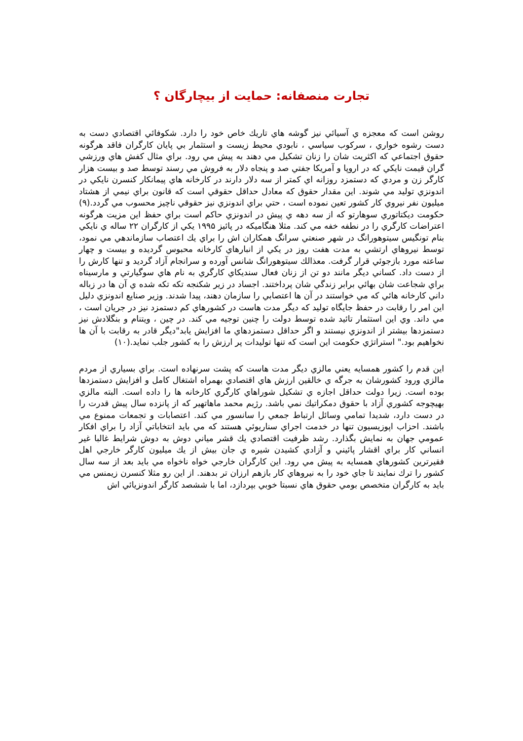تجارت منصفانه: حمايت از بيچارگان ؟
روشن است كه معجزه ي آسيائي نيز گوشه هاي تاريك خاص خود را دارد. شكوفائي اقتصادي دست به دست رشوه خواري ، سركوب سياسي ، نابودي محيط زيست و استثمار بي پايان كارگران فاقد هرگونه حقوق اجتماعي كه اكثريت شان را زنان تشكيل مي دهند به پيش مي رود. براي مثال كفش هاي ورزشي گران قيمت نايكي كه در اروپا و آمريكا جفتي صد و پنجاه دلار به فروش مي رسند توسط صد و بيست هزار كارگر زن و مردي كه دستمزد روزانه اي كمتر از سه دلار دارند در كارخانه هاي پيمانكار كنسرن نايكي در اندونزي توليد مي شوند. اين مقدار حقوق كه معادل حداقل حقوقي است كه قانون براي نيمي از هشتاد ميليون نفر نيروي كار كشور تعين نموده است ، حتي براي اندونزي نيز حقوقي ناچيز محسوب مي گردد.(۹) حكومت ديكتاتوري سوهارتو كه از سه دهه ي پيش در اندونزي حاكم است براي حفظ اين مزيت هرگونه اعتراضات كارگري را در نطفه خفه مي كند. مثلا هنگاميكه در پائيز ۱۹۹۵ يكي از كارگران ۲۲ ساله ي نايكي بنام تونگيس سيتوهورانگ در شهر صنعتي سرانگ همكاران اش را براي يك اعتصاب سازماندهي مي نمود، توسط نيروهاي ارتشي به مدت هفت روز در يكي از انبارهاي كارخانه محبوس گرديده و بيست و چهار ساعته مورد بازجوئي قرار گرفت. معذالك سيتوهورانگ شانس آورده و سرانجام آزاد گرديد و تنها كارش را از دست داد. كساني ديگر مانند دو تن از زنان فعال سنديكاي كارگري به نام هاي سوگيارتي و مارسيناه براي شجاعت شان بهائي برابر زندگي شان پرداختند. اجساد در زير شكنجه تكه تكه شده ي آن ها در زباله داني كارخانه هائي كه مي خواستند در آن ها اعتصابي را سازمان دهند، پيدا شدند. وزير صنايع اندونزي دليل اين امر را رقابت در حفظ جايگاه توليد كه ديگر مدت هاست در كشورهاي كم دستمزد نيز در جريان است ، مي داند. وي اين استثمار تائيد شده توسط دولت را چنين توجيه مي كند. در چين ، ويتنام و بنگلادش نيز دستمزدها بيشتر از اندونزي نيستند و اگر حداقل دستمزدهاي ما افزايش يابد"ديگر قادر به رقابت با آن ها نخواهيم بود." استراتژي حكومت اين است كه تنها توليدات پر ارزش را به كشور جلب نمايد.(۱۰)
اين قدم را كشور همسايه يعني مالزي ديگر مدت هاست كه پشت سرنهاده است. براي بسياري از مردم مالزي ورود كشورشان به جرگه ي خالقين ارزش هاي اقتصادي بهمراه اشتغال كامل و افزايش دستمزدها بوده است. زيرا دولت حداقل اجازه ي تشكيل شوراهاي كارگري كارخانه ها را داده است. البته مالزي بهيچوجه كشوري آزاد با حقوق دمكراتيك نمي باشد. رژيم محمد ماهاتهير كه از پانزده سال پيش قدرت را در دست دارد، شديدا تمامي وسائل ارتباط جمعي را سانسور مي كند. اعتصابات و تجمعات ممنوع مي باشند. احزاب اپوزيسيون تنها در خدمت اجراي سناريوئي هستند كه مي بايد انتخاباتي آزاد را براي افكار عمومي جهان به نمايش بگذارد. رشد ظرفيت اقتصادي يك قشر مياني دوش به دوش شرايط غالبا غير انساني كار براي اقشار پائيني و آزادي كشيدن شيره ي جان بيش از يك ميليون كارگر خارجي اهل فقيرترين كشورهاي همسايه به پيش مي رود. اين كارگران خارجي خواه ناخواه مي بايد بعد از سه سال كشور را ترك نمايند تا جاي خود را به نيروهاي كار بازهم ارزان تر بدهند. از اين رو مثلا كنسرن زيمنس مي بايد به كارگران متخصص بومي حقوق هاي نسبتا خوبي بپردازد، اما با ششصد كارگر اندونزيائي اش